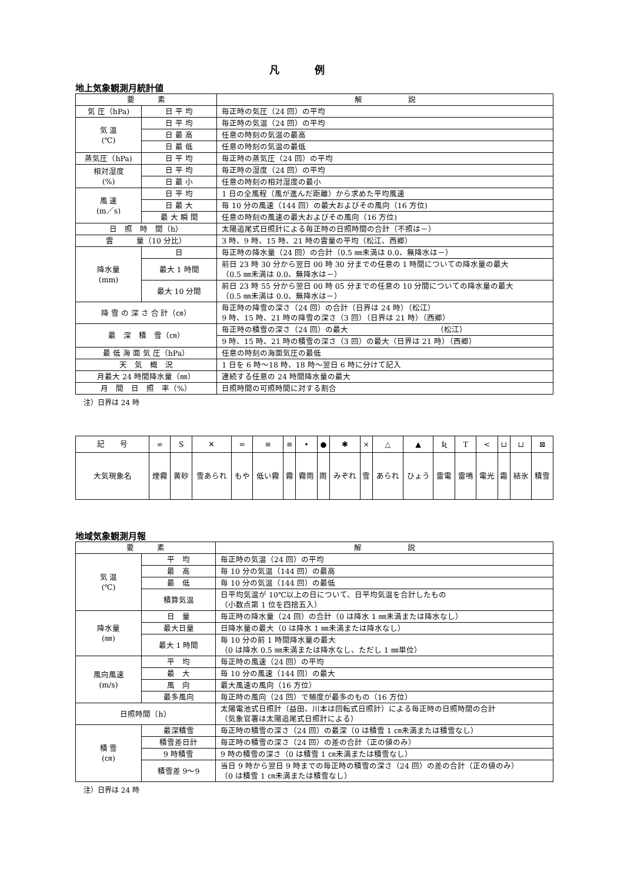凡例
地上気象観測月統計値
| 要 素 | | 解 説 |
| --- | --- | --- |
| 気 圧（hPa) | 日 平 均 | 毎正時の気圧（24 回）の平均 |
| 気 温 (℃) | 日 平 均 | 毎正時の気温（24 回）の平均 |
| | 日 最 高 | 任意の時刻の気温の最高 |
| | 日 最 低 | 任意の時刻の気温の最低 |
| 蒸気圧（hPa) | 日 平 均 | 毎正時の蒸気圧（24 回）の平均 |
| 相対湿度 (%) | 日 平 均 | 毎正時の湿度（24 回）の平均 |
| | 日 最 小 | 任意の時刻の相対湿度の最小 |
| 風 速 (m／s) | 日 平 均 | 1 日の全風程（風が進んだ距離）から求めた平均風速 |
| | 日 最 大 | 毎 10 分の風速（144 回）の最大およびその風向（16 方位) |
| | 最 大 瞬 間 | 任意の時刻の風速の最大およびその風向（16 方位) |
| 日 照 時 間（h） | | 太陽追尾式日照計による毎正時の日照時間の合計（不照は－） |
| 雲 量（10 分比） | | 3 時、9 時、15 時、21 時の雲量の平均（松江、西郷） |
| 降水量 (mm) | 日 | 毎正時の降水量（24 回）の合計（0.5 ㎜未満は 0.0、無降水は－） |
| | 最大 1 時間 | 前日 23 時 30 分から翌日 00 時 30 分までの任意の 1 時間についての降水量の最大 （0.5 ㎜未満は 0.0、無降水は－） |
| | 最大 10 分間 | 前日 23 時 55 分から翌日 00 時 05 分までの任意の 10 分間についての降水量の最大 （0.5 ㎜未満は 0.0、無降水は－） |
| 降 雪 の 深 さ 合 計（㎝） | | 毎正時の降雪の深さ（24 回）の合計（日界は 24 時）（松江） 9 時、15 時、21 時の降雪の深さ（3 回）（日界は 21 時）（西郷） |
| 最 深 積 雪（㎝） | | 毎正時の積雪の深さ（24 回）の最大 （松江） |
| | | 9 時、15 時、21 時の積雪の深さ（3 回）の最大（日界は 21 時）（西郷） |
| 最 低 海 面 気 圧（hPa） | | 任意の時刻の海面気圧の最低 |
| 天 気 概 況 | | 1 日を 6 時～18 時、18 時～翌日 6 時に分けて記入 |
| 月最大 24 時間降水量（㎜） | | 連続する任意の 24 時間降水量の最大 |
| 月 間 日 照 率（%） | | 日照時間の可照時間に対する割合 |
注）日界は 24 時
| 記 号 | ∞ | S | ✕ | = | ≡ | ≡ | • | ● | ✱ | × | △ | ▲ | Ʀ | T | < | ⊔ | ⊔ | ⊠ |
| 大気現象名 | 煙霧 | 黄砂 | 雪あられ | もや | 低い霧 | 霧 | 霧雨 | 雨 | みぞれ | 雪 | あられ | ひょう | 雷電 | 雷鳴 | 電光 | 霜 | 結氷 | 積雪 |
地域気象観測月報
| 要 素 | | 解 説 |
| --- | --- | --- |
| 気 温 (℃) | 平 均 | 毎正時の気温（24 回）の平均 |
| | 最 高 | 毎 10 分の気温（144 回）の最高 |
| | 最 低 | 毎 10 分の気温（144 回）の最低 |
| | 積算気温 | 日平均気温が 10℃以上の日について、日平均気温を合計したもの （小数点第 1 位を四捨五入） |
| 降水量 (㎜) | 日 量 | 毎正時の降水量（24 回）の合計（0 は降水 1 ㎜未満または降水なし） |
| | 最大日量 | 日降水量の最大（0 は降水 1 ㎜未満または降水なし） |
| | 最大 1 時間 | 毎 10 分の前 1 時間降水量の最大 （0 は降水 0.5 ㎜未満または降水なし、ただし 1 ㎜単位） |
| 風向風速 (m/s) | 平 均 | 毎正時の風速（24 回）の平均 |
| | 最 大 | 毎 10 分の風速（144 回）の最大 |
| | 風 向 | 最大風速の風向（16 方位） |
| | 最多風向 | 毎正時の風向（24 回）で頻度が最多のもの（16 方位） |
| 日照時間（h） | | 太陽電池式日照計（益田、川本は回転式日照計）による毎正時の日照時間の合計 （気象官署は太陽追尾式日照計による） |
| 積 雪 (㎝) | 最深積雪 | 毎正時の積雪の深さ（24 回）の最深（0 は積雪 1 ㎝未満または積雪なし） |
| | 積雪差日計 | 毎正時の積雪の深さ（24 回）の差の合計（正の値のみ） |
| | 9 時積雪 | 9 時の積雪の深さ（0 は積雪 1 ㎝未満または積雪なし） |
| | 積雪差 9～9 | 当日 9 時から翌日 9 時までの毎正時の積雪の深さ（24 回）の差の合計（正の値のみ） （0 は積雪 1 ㎝未満または積雪なし） |
注）日界は 24 時